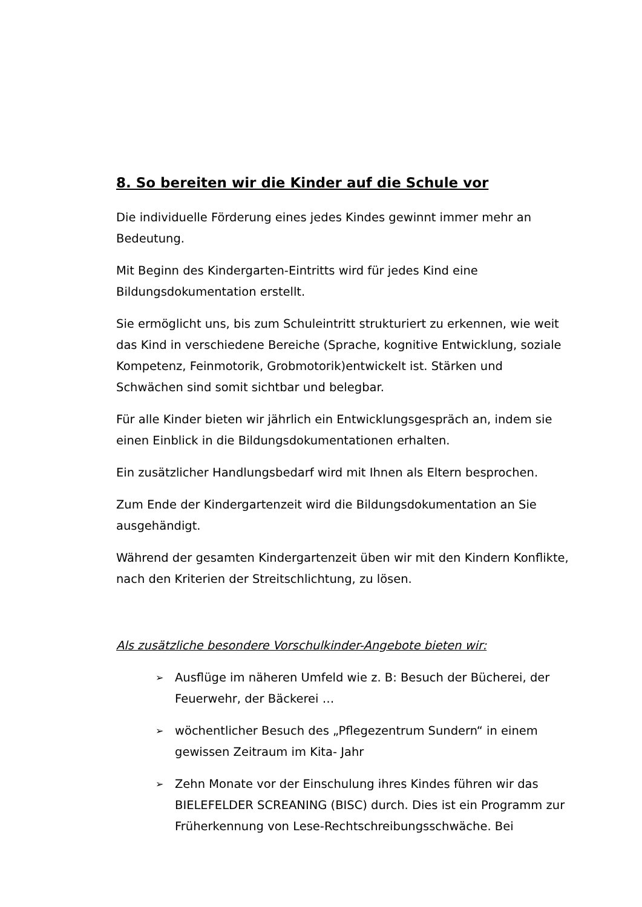8. So bereiten wir die Kinder auf die Schule vor
Die individuelle Förderung eines jedes Kindes gewinnt immer mehr an Bedeutung.
Mit Beginn des Kindergarten-Eintritts wird für jedes Kind eine Bildungsdokumentation erstellt.
Sie ermöglicht uns, bis zum Schuleintritt strukturiert zu erkennen, wie weit das Kind in verschiedene Bereiche (Sprache, kognitive Entwicklung, soziale Kompetenz, Feinmotorik, Grobmotorik)entwickelt ist. Stärken und Schwächen sind somit sichtbar und belegbar.
Für alle Kinder bieten wir jährlich ein Entwicklungsgespräch an, indem sie einen Einblick in die Bildungsdokumentationen erhalten.
Ein zusätzlicher Handlungsbedarf wird mit Ihnen als Eltern besprochen.
Zum Ende der Kindergartenzeit wird die Bildungsdokumentation an Sie ausgehändigt.
Während der gesamten Kindergartenzeit üben wir mit den Kindern Konflikte, nach den Kriterien der Streitschlichtung, zu lösen.
Als zusätzliche besondere Vorschulkinder-Angebote bieten wir:
➢ Ausflüge im näheren Umfeld wie z. B: Besuch der Bücherei, der Feuerwehr, der Bäckerei …
➢ wöchentlicher Besuch des „Pflegezentrum Sundern“ in einem gewissen Zeitraum im Kita- Jahr
➢ Zehn Monate vor der Einschulung ihres Kindes führen wir das BIELEFELDER SCREANING (BISC) durch. Dies ist ein Programm zur Früherkennung von Lese-Rechtschreibungsschwäche. Bei